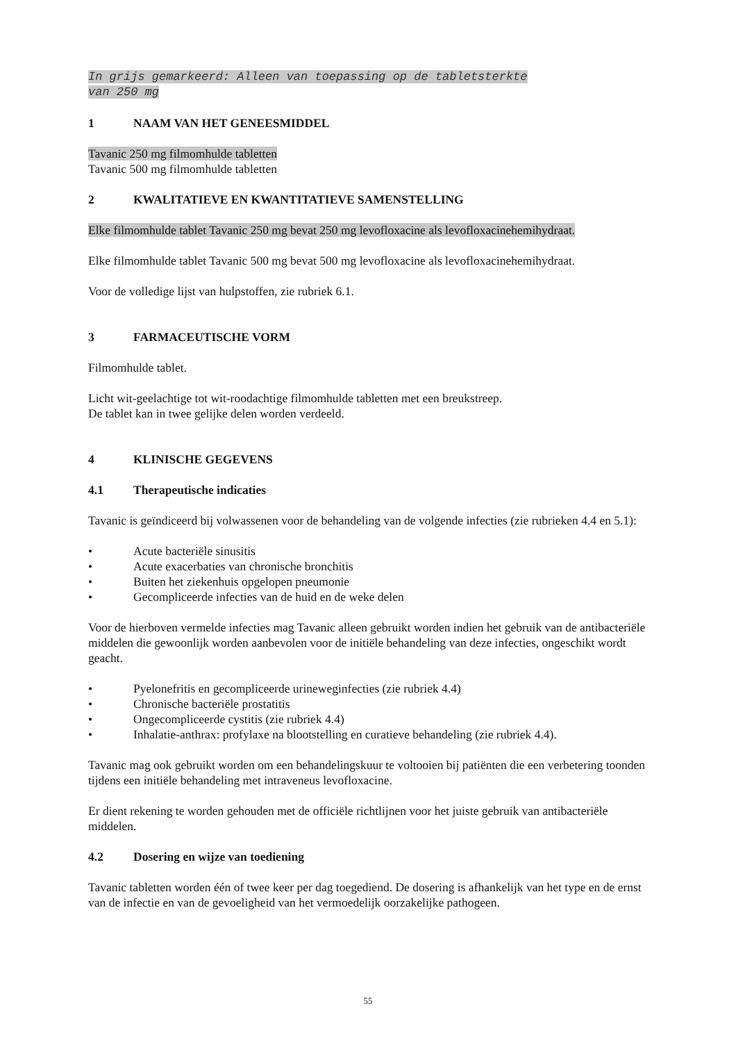In grijs gemarkeerd: Alleen van toepassing op de tabletsterkte
van 250 mg
1 NAAM VAN HET GENEESMIDDEL
Tavanic 250 mg filmomhulde tabletten
Tavanic 500 mg filmomhulde tabletten
2 KWALITATIEVE EN KWANTITATIEVE SAMENSTELLING
Elke filmomhulde tablet Tavanic 250 mg bevat 250 mg levofloxacine als levofloxacinehemihydraat.
Elke filmomhulde tablet Tavanic 500 mg bevat 500 mg levofloxacine als levofloxacinehemihydraat.
Voor de volledige lijst van hulpstoffen, zie rubriek 6.1.
3 FARMACEUTISCHE VORM
Filmomhulde tablet.
Licht wit-geelachtige tot wit-roodachtige filmomhulde tabletten met een breukstreep.
De tablet kan in twee gelijke delen worden verdeeld.
4 KLINISCHE GEGEVENS
4.1 Therapeutische indicaties
Tavanic is geïndiceerd bij volwassenen voor de behandeling van de volgende infecties (zie rubrieken 4.4 en 5.1):
• Acute bacteriële sinusitis
• Acute exacerbaties van chronische bronchitis
• Buiten het ziekenhuis opgelopen pneumonie
• Gecompliceerde infecties van de huid en de weke delen
Voor de hierboven vermelde infecties mag Tavanic alleen gebruikt worden indien het gebruik van de antibacteriële middelen die gewoonlijk worden aanbevolen voor de initiële behandeling van deze infecties, ongeschikt wordt geacht.
• Pyelonefritis en gecompliceerde urineweginfecties (zie rubriek 4.4)
• Chronische bacteriële prostatitis
• Ongecompliceerde cystitis (zie rubriek 4.4)
• Inhalatie-anthrax: profylaxe na blootstelling en curatieve behandeling (zie rubriek 4.4).
Tavanic mag ook gebruikt worden om een behandelingskuur te voltooien bij patiënten die een verbetering toonden tijdens een initiële behandeling met intraveneus levofloxacine.
Er dient rekening te worden gehouden met de officiële richtlijnen voor het juiste gebruik van antibacteriële middelen.
4.2 Dosering en wijze van toediening
Tavanic tabletten worden één of twee keer per dag toegediend. De dosering is afhankelijk van het type en de ernst van de infectie en van de gevoeligheid van het vermoedelijk oorzakelijke pathogeen.
55